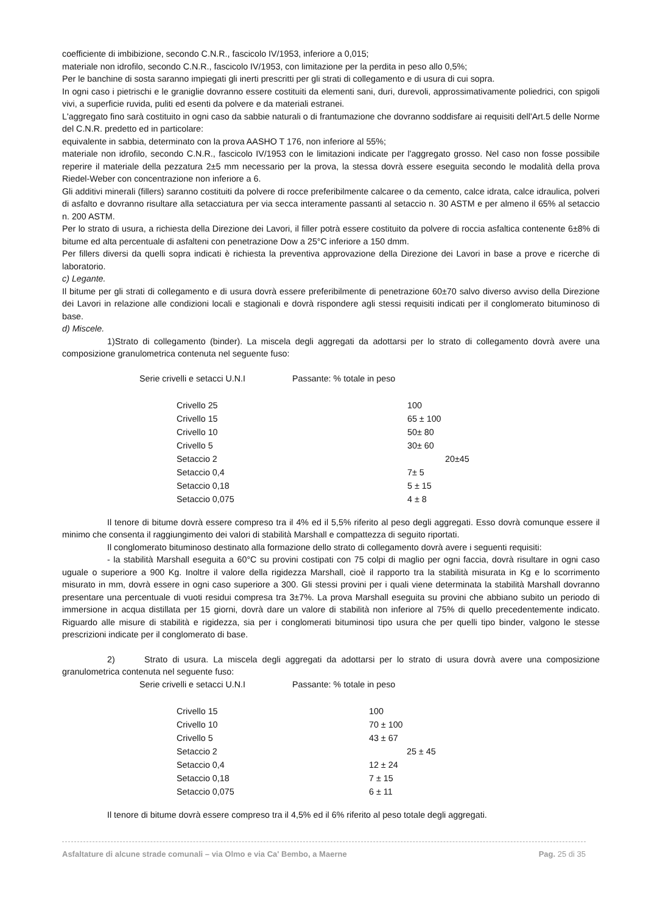coefficiente di imbibizione, secondo C.N.R., fascicolo IV/1953, inferiore a 0,015;
materiale non idrofilo, secondo C.N.R., fascicolo IV/1953, con limitazione per la perdita in peso allo 0,5%;
Per le banchine di sosta saranno impiegati gli inerti prescritti per gli strati di collegamento e di usura di cui sopra.
In ogni caso i pietrischi e le graniglie dovranno essere costituiti da elementi sani, duri, durevoli, approssimativamente poliedrici, con spigoli vivi, a superficie ruvida, puliti ed esenti da polvere e da materiali estranei.
L'aggregato fino sarà costituito in ogni caso da sabbie naturali o di frantumazione che dovranno soddisfare ai requisiti dell'Art.5 delle Norme del C.N.R. predetto ed in particolare:
equivalente in sabbia, determinato con la prova AASHO T 176, non inferiore al 55%;
materiale non idrofilo, secondo C.N.R., fascicolo IV/1953 con le limitazioni indicate per l'aggregato grosso. Nel caso non fosse possibile reperire il materiale della pezzatura 2±5 mm necessario per la prova, la stessa dovrà essere eseguita secondo le modalità della prova Riedel-Weber con concentrazione non inferiore a 6.
Gli additivi minerali (fillers) saranno costituiti da polvere di rocce preferibilmente calcaree o da cemento, calce idrata, calce idraulica, polveri di asfalto e dovranno risultare alla setacciatura per via secca interamente passanti al setaccio n. 30 ASTM e per almeno il 65% al setaccio n. 200 ASTM.
Per lo strato di usura, a richiesta della Direzione dei Lavori, il filler potrà essere costituito da polvere di roccia asfaltica contenente 6±8% di bitume ed alta percentuale di asfalteni con penetrazione Dow a 25°C inferiore a 150 dmm.
Per fillers diversi da quelli sopra indicati è richiesta la preventiva approvazione della Direzione dei Lavori in base a prove e ricerche di laboratorio.
c) Legante.
Il bitume per gli strati di collegamento e di usura dovrà essere preferibilmente di penetrazione 60±70 salvo diverso avviso della Direzione dei Lavori in relazione alle condizioni locali e stagionali e dovrà rispondere agli stessi requisiti indicati per il conglomerato bituminoso di base.
d) Miscele.
1)Strato di collegamento (binder). La miscela degli aggregati da adottarsi per lo strato di collegamento dovrà avere una composizione granulometrica contenuta nel seguente fuso:
| Serie crivelli e setacci U.N.I | Passante: % totale in peso | |
| Crivello 25 | | 100 |
| Crivello 15 | | 65 ± 100 |
| Crivello 10 | | 50± 80 |
| Crivello 5 | | 30± 60 |
| Setaccio 2 | | 20±45 |
| Setaccio 0,4 | | 7± 5 |
| Setaccio 0,18 | | 5 ± 15 |
| Setaccio 0,075 | | 4 ± 8 |
Il tenore di bitume dovrà essere compreso tra il 4% ed il 5,5% riferito al peso degli aggregati. Esso dovrà comunque essere il minimo che consenta il raggiungimento dei valori di stabilità Marshall e compattezza di seguito riportati.
Il conglomerato bituminoso destinato alla formazione dello strato di collegamento dovrà avere i seguenti requisiti:
- la stabilità Marshall eseguita a 60°C su provini costipati con 75 colpi di maglio per ogni faccia, dovrà risultare in ogni caso uguale o superiore a 900 Kg. Inoltre il valore della rigidezza Marshall, cioè il rapporto tra la stabilità misurata in Kg e lo scorrimento misurato in mm, dovrà essere in ogni caso superiore a 300. Gli stessi provini per i quali viene determinata la stabilità Marshall dovranno presentare una percentuale di vuoti residui compresa tra 3±7%. La prova Marshall eseguita su provini che abbiano subito un periodo di immersione in acqua distillata per 15 giorni, dovrà dare un valore di stabilità non inferiore al 75% di quello precedentemente indicato. Riguardo alle misure di stabilità e rigidezza, sia per i conglomerati bituminosi tipo usura che per quelli tipo binder, valgono le stesse prescrizioni indicate per il conglomerato di base.
2) Strato di usura. La miscela degli aggregati da adottarsi per lo strato di usura dovrà avere una composizione granulometrica contenuta nel seguente fuso:
| Serie crivelli e setacci U.N.I | Passante: % totale in peso | |
| Crivello 15 | | 100 |
| Crivello 10 | | 70 ± 100 |
| Crivello 5 | | 43 ± 67 |
| Setaccio 2 | | 25 ± 45 |
| Setaccio 0,4 | | 12 ± 24 |
| Setaccio 0,18 | | 7 ± 15 |
| Setaccio 0,075 | | 6 ± 11 |
Il tenore di bitume dovrà essere compreso tra il 4,5% ed il 6% riferito al peso totale degli aggregati.
Asfaltature di alcune strade comunali – via Olmo e via Ca' Bembo, a Maerne Pag. 25 di 35